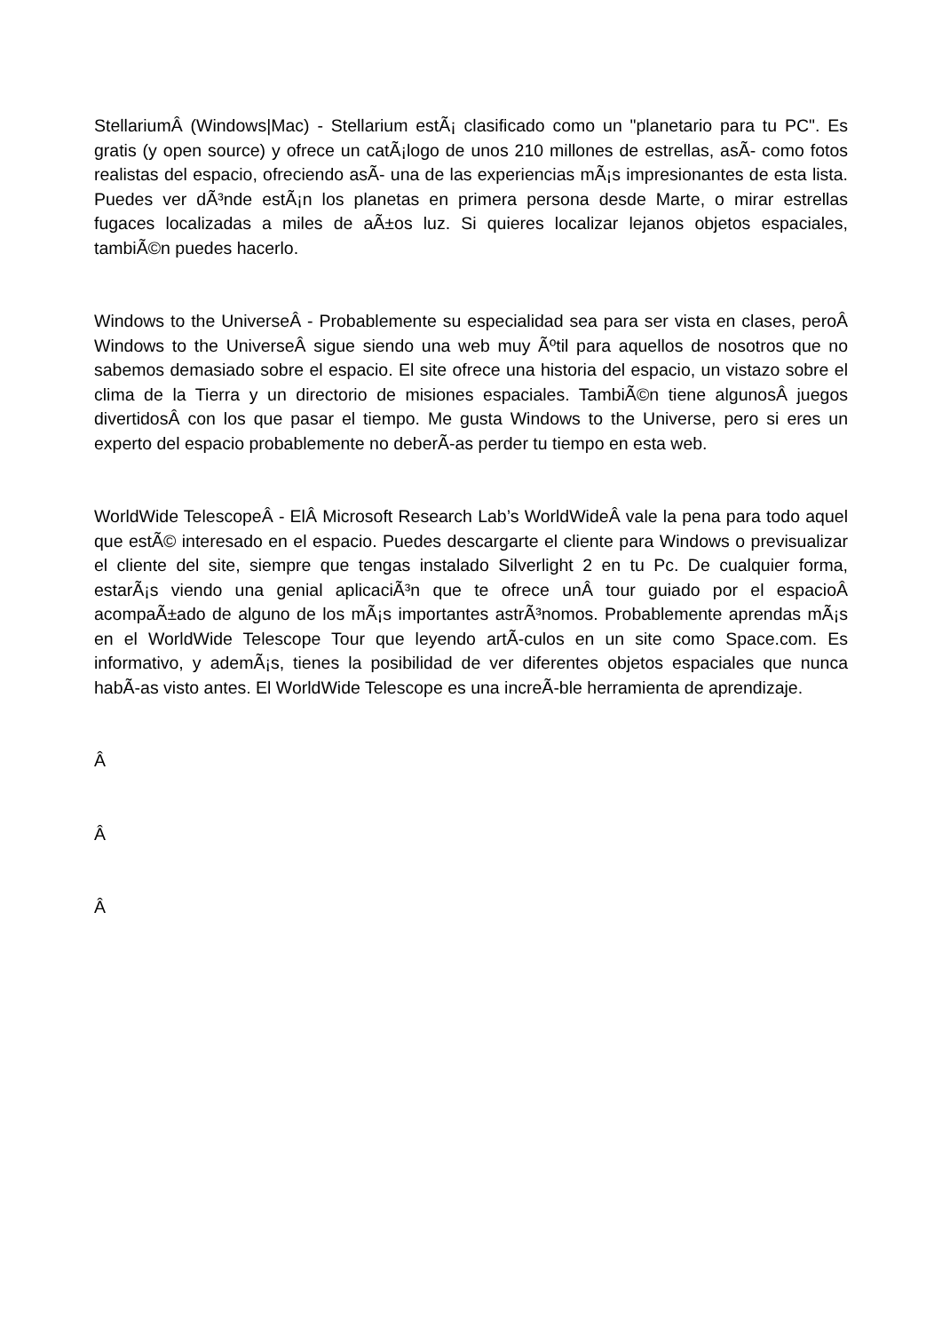StellariumÂ (Windows|Mac) - Stellarium estÃ¡ clasificado como un "planetario para tu PC". Es gratis (y open source) y ofrece un catÃ¡logo de unos 210 millones de estrellas, asÃ- como fotos realistas del espacio, ofreciendo asÃ- una de las experiencias mÃ¡s impresionantes de esta lista. Puedes ver dÃ³nde estÃ¡n los planetas en primera persona desde Marte, o mirar estrellas fugaces localizadas a miles de aÃ±os luz. Si quieres localizar lejanos objetos espaciales, tambiÃ©n puedes hacerlo.
Windows to the UniverseÂ - Probablemente su especialidad sea para ser vista en clases, peroÂ Windows to the UniverseÂ sigue siendo una web muy Ãºtil para aquellos de nosotros que no sabemos demasiado sobre el espacio. El site ofrece una historia del espacio, un vistazo sobre el clima de la Tierra y un directorio de misiones espaciales. TambiÃ©n tiene algunosÂ juegos divertidosÂ con los que pasar el tiempo. Me gusta Windows to the Universe, pero si eres un experto del espacio probablemente no deberÃ-as perder tu tiempo en esta web.
WorldWide TelescopeÂ - ElÂ Microsoft Research Lab’s WorldWideÂ vale la pena para todo aquel que estÃ© interesado en el espacio. Puedes descargarte el cliente para Windows o previsualizar el cliente del site, siempre que tengas instalado Silverlight 2 en tu Pc. De cualquier forma, estarÃ¡s viendo una genial aplicaciÃ³n que te ofrece unÂ tour guiado por el espacioÂ acompaÃ±ado de alguno de los mÃ¡s importantes astrÃ³nomos. Probablemente aprendas mÃ¡s en el WorldWide Telescope Tour que leyendo artÃ-culos en un site como Space.com. Es informativo, y ademÃ¡s, tienes la posibilidad de ver diferentes objetos espaciales que nunca habÃ-as visto antes. El WorldWide Telescope es una increÃ-ble herramienta de aprendizaje.
Â
Â
Â